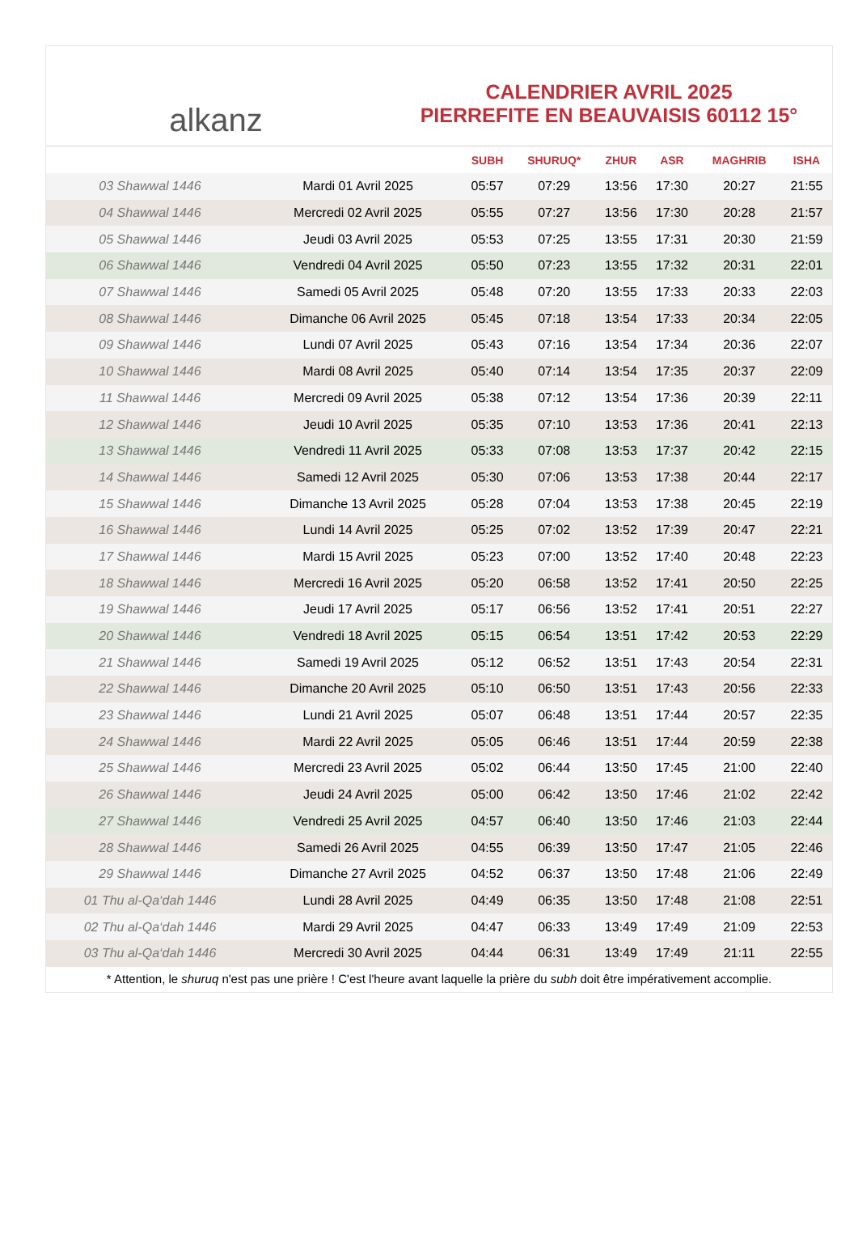alkanz
CALENDRIER AVRIL 2025
PIERREFITE EN BEAUVAISIS 60112 15°
| | | SUBH | SHURUQ* | ZHUR | ASR | MAGHRIB | ISHA |
| --- | --- | --- | --- | --- | --- | --- | --- |
| 03 Shawwal 1446 | Mardi 01 Avril 2025 | 05:57 | 07:29 | 13:56 | 17:30 | 20:27 | 21:55 |
| 04 Shawwal 1446 | Mercredi 02 Avril 2025 | 05:55 | 07:27 | 13:56 | 17:30 | 20:28 | 21:57 |
| 05 Shawwal 1446 | Jeudi 03 Avril 2025 | 05:53 | 07:25 | 13:55 | 17:31 | 20:30 | 21:59 |
| 06 Shawwal 1446 | Vendredi 04 Avril 2025 | 05:50 | 07:23 | 13:55 | 17:32 | 20:31 | 22:01 |
| 07 Shawwal 1446 | Samedi 05 Avril 2025 | 05:48 | 07:20 | 13:55 | 17:33 | 20:33 | 22:03 |
| 08 Shawwal 1446 | Dimanche 06 Avril 2025 | 05:45 | 07:18 | 13:54 | 17:33 | 20:34 | 22:05 |
| 09 Shawwal 1446 | Lundi 07 Avril 2025 | 05:43 | 07:16 | 13:54 | 17:34 | 20:36 | 22:07 |
| 10 Shawwal 1446 | Mardi 08 Avril 2025 | 05:40 | 07:14 | 13:54 | 17:35 | 20:37 | 22:09 |
| 11 Shawwal 1446 | Mercredi 09 Avril 2025 | 05:38 | 07:12 | 13:54 | 17:36 | 20:39 | 22:11 |
| 12 Shawwal 1446 | Jeudi 10 Avril 2025 | 05:35 | 07:10 | 13:53 | 17:36 | 20:41 | 22:13 |
| 13 Shawwal 1446 | Vendredi 11 Avril 2025 | 05:33 | 07:08 | 13:53 | 17:37 | 20:42 | 22:15 |
| 14 Shawwal 1446 | Samedi 12 Avril 2025 | 05:30 | 07:06 | 13:53 | 17:38 | 20:44 | 22:17 |
| 15 Shawwal 1446 | Dimanche 13 Avril 2025 | 05:28 | 07:04 | 13:53 | 17:38 | 20:45 | 22:19 |
| 16 Shawwal 1446 | Lundi 14 Avril 2025 | 05:25 | 07:02 | 13:52 | 17:39 | 20:47 | 22:21 |
| 17 Shawwal 1446 | Mardi 15 Avril 2025 | 05:23 | 07:00 | 13:52 | 17:40 | 20:48 | 22:23 |
| 18 Shawwal 1446 | Mercredi 16 Avril 2025 | 05:20 | 06:58 | 13:52 | 17:41 | 20:50 | 22:25 |
| 19 Shawwal 1446 | Jeudi 17 Avril 2025 | 05:17 | 06:56 | 13:52 | 17:41 | 20:51 | 22:27 |
| 20 Shawwal 1446 | Vendredi 18 Avril 2025 | 05:15 | 06:54 | 13:51 | 17:42 | 20:53 | 22:29 |
| 21 Shawwal 1446 | Samedi 19 Avril 2025 | 05:12 | 06:52 | 13:51 | 17:43 | 20:54 | 22:31 |
| 22 Shawwal 1446 | Dimanche 20 Avril 2025 | 05:10 | 06:50 | 13:51 | 17:43 | 20:56 | 22:33 |
| 23 Shawwal 1446 | Lundi 21 Avril 2025 | 05:07 | 06:48 | 13:51 | 17:44 | 20:57 | 22:35 |
| 24 Shawwal 1446 | Mardi 22 Avril 2025 | 05:05 | 06:46 | 13:51 | 17:44 | 20:59 | 22:38 |
| 25 Shawwal 1446 | Mercredi 23 Avril 2025 | 05:02 | 06:44 | 13:50 | 17:45 | 21:00 | 22:40 |
| 26 Shawwal 1446 | Jeudi 24 Avril 2025 | 05:00 | 06:42 | 13:50 | 17:46 | 21:02 | 22:42 |
| 27 Shawwal 1446 | Vendredi 25 Avril 2025 | 04:57 | 06:40 | 13:50 | 17:46 | 21:03 | 22:44 |
| 28 Shawwal 1446 | Samedi 26 Avril 2025 | 04:55 | 06:39 | 13:50 | 17:47 | 21:05 | 22:46 |
| 29 Shawwal 1446 | Dimanche 27 Avril 2025 | 04:52 | 06:37 | 13:50 | 17:48 | 21:06 | 22:49 |
| 01 Thu al-Qa‘dah 1446 | Lundi 28 Avril 2025 | 04:49 | 06:35 | 13:50 | 17:48 | 21:08 | 22:51 |
| 02 Thu al-Qa‘dah 1446 | Mardi 29 Avril 2025 | 04:47 | 06:33 | 13:49 | 17:49 | 21:09 | 22:53 |
| 03 Thu al-Qa‘dah 1446 | Mercredi 30 Avril 2025 | 04:44 | 06:31 | 13:49 | 17:49 | 21:11 | 22:55 |
* Attention, le shuruq n'est pas une prière ! C'est l'heure avant laquelle la prière du subh doit être impérativement accomplie.